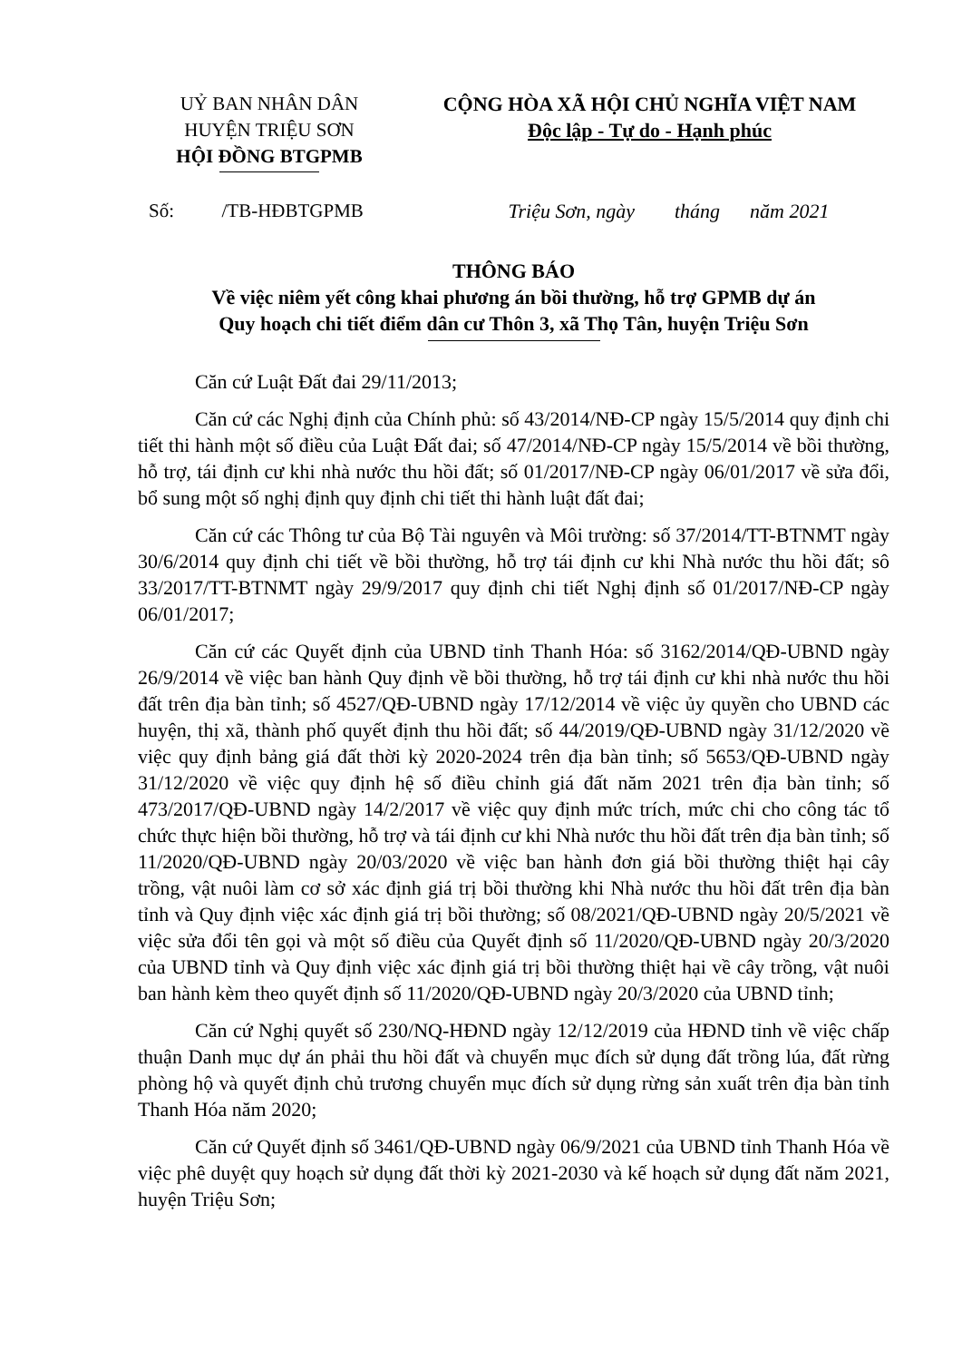UỶ BAN NHÂN DÂN
HUYỆN TRIỆU SƠN
HỘI ĐỒNG BTGPMB
CỘNG HÒA XÃ HỘI CHỦ NGHĨA VIỆT NAM
Độc lập - Tự do - Hạnh phúc
Số: /TB-HĐBTGPMB Triệu Sơn, ngày tháng năm 2021
THÔNG BÁO
Về việc niêm yết công khai phương án bồi thường, hỗ trợ GPMB dự án
Quy hoạch chi tiết điểm dân cư Thôn 3, xã Thọ Tân, huyện Triệu Sơn
Căn cứ Luật Đất đai 29/11/2013;
Căn cứ các Nghị định của Chính phủ: số 43/2014/NĐ-CP ngày 15/5/2014 quy định chi tiết thi hành một số điều của Luật Đất đai; số 47/2014/NĐ-CP ngày 15/5/2014 về bồi thường, hỗ trợ, tái định cư khi nhà nước thu hồi đất; số 01/2017/NĐ-CP ngày 06/01/2017 về sửa đổi, bổ sung một số nghị định quy định chi tiết thi hành luật đất đai;
Căn cứ các Thông tư của Bộ Tài nguyên và Môi trường: số 37/2014/TT-BTNMT ngày 30/6/2014 quy định chi tiết về bồi thường, hỗ trợ tái định cư khi Nhà nước thu hồi đất; sô 33/2017/TT-BTNMT ngày 29/9/2017 quy định chi tiết Nghị định số 01/2017/NĐ-CP ngày 06/01/2017;
Căn cứ các Quyết định của UBND tỉnh Thanh Hóa: số 3162/2014/QĐ-UBND ngày 26/9/2014 về việc ban hành Quy định về bồi thường, hỗ trợ tái định cư khi nhà nước thu hồi đất trên địa bàn tỉnh; số 4527/QĐ-UBND ngày 17/12/2014 về việc ủy quyền cho UBND các huyện, thị xã, thành phố quyết định thu hồi đất; số 44/2019/QĐ-UBND ngày 31/12/2020 về việc quy định bảng giá đất thời kỳ 2020-2024 trên địa bàn tỉnh; số 5653/QĐ-UBND ngày 31/12/2020 về việc quy định hệ số điều chỉnh giá đất năm 2021 trên địa bàn tỉnh; số 473/2017/QĐ-UBND ngày 14/2/2017 về việc quy định mức trích, mức chi cho công tác tổ chức thực hiện bồi thường, hỗ trợ và tái định cư khi Nhà nước thu hồi đất trên địa bàn tỉnh; số 11/2020/QĐ-UBND ngày 20/03/2020 về việc ban hành đơn giá bồi thường thiệt hại cây trồng, vật nuôi làm cơ sở xác định giá trị bồi thường khi Nhà nước thu hồi đất trên địa bàn tỉnh và Quy định việc xác định giá trị bồi thường; số 08/2021/QĐ-UBND ngày 20/5/2021 về việc sửa đổi tên gọi và một số điều của Quyết định số 11/2020/QĐ-UBND ngày 20/3/2020 của UBND tỉnh và Quy định việc xác định giá trị bồi thường thiệt hại về cây trồng, vật nuôi ban hành kèm theo quyết định số 11/2020/QĐ-UBND ngày 20/3/2020 của UBND tỉnh;
Căn cứ Nghị quyết số 230/NQ-HĐND ngày 12/12/2019 của HĐND tỉnh về việc chấp thuận Danh mục dự án phải thu hồi đất và chuyển mục đích sử dụng đất trồng lúa, đất rừng phòng hộ và quyết định chủ trương chuyển mục đích sử dụng rừng sản xuất trên địa bàn tỉnh Thanh Hóa năm 2020;
Căn cứ Quyết định số 3461/QĐ-UBND ngày 06/9/2021 của UBND tỉnh Thanh Hóa về việc phê duyệt quy hoạch sử dụng đất thời kỳ 2021-2030 và kế hoạch sử dụng đất năm 2021, huyện Triệu Sơn;